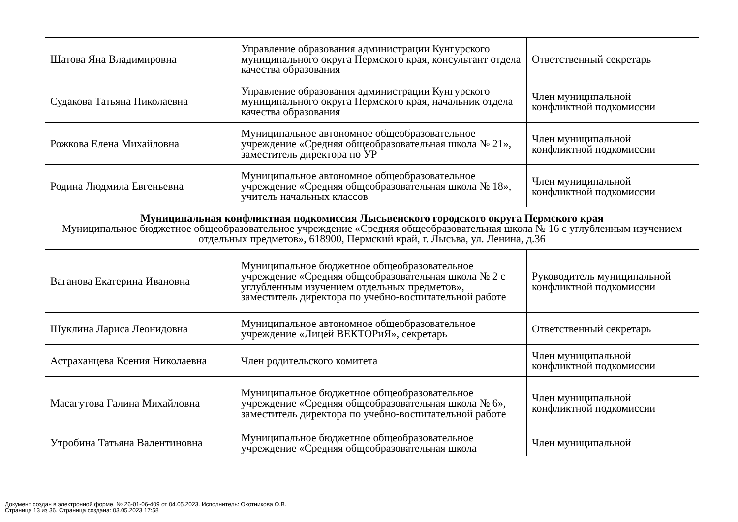| Шатова Яна Владимировна | Управление образования администрации Кунгурского муниципального округа Пермского края, консультант отдела качества образования | Ответственный секретарь |
| Судакова Татьяна Николаевна | Управление образования администрации Кунгурского муниципального округа Пермского края, начальник отдела качества образования | Член муниципальной конфликтной подкомиссии |
| Рожкова Елена Михайловна | Муниципальное автономное общеобразовательное учреждение «Средняя общеобразовательная школа № 21», заместитель директора по УР | Член муниципальной конфликтной подкомиссии |
| Родина Людмила Евгеньевна | Муниципальное автономное общеобразовательное учреждение «Средняя общеобразовательная школа № 18», учитель начальных классов | Член муниципальной конфликтной подкомиссии |
| Муниципальная конфликтная подкомиссия Лысьвенского городского округа Пермского края Муниципальное бюджетное общеобразовательное учреждение «Средняя общеобразовательная школа № 16 с углубленным изучением отдельных предметов», 618900, Пермский край, г. Лысьва, ул. Ленина, д.36 | | |
| Ваганова Екатерина Ивановна | Муниципальное бюджетное общеобразовательное учреждение «Средняя общеобразовательная школа № 2 с углубленным изучением отдельных предметов», заместитель директора по учебно-воспитательной работе | Руководитель муниципальной конфликтной подкомиссии |
| Шуклина Лариса Леонидовна | Муниципальное автономное общеобразовательное учреждение «Лицей ВЕКТОРиЯ», секретарь | Ответственный секретарь |
| Астраханцева Ксения Николаевна | Член родительского комитета | Член муниципальной конфликтной подкомиссии |
| Масагутова Галина Михайловна | Муниципальное бюджетное общеобразовательное учреждение «Средняя общеобразовательная школа № 6», заместитель директора по учебно-воспитательной работе | Член муниципальной конфликтной подкомиссии |
| Утробина Татьяна Валентиновна | Муниципальное бюджетное общеобразовательное учреждение «Средняя общеобразовательная школа | Член муниципальной |
Документ создан в электронной форме. № 26-01-06-409 от 04.05.2023. Исполнитель: Охотникова О.В.
Страница 13 из 36. Страница создана: 03.05.2023 17:58